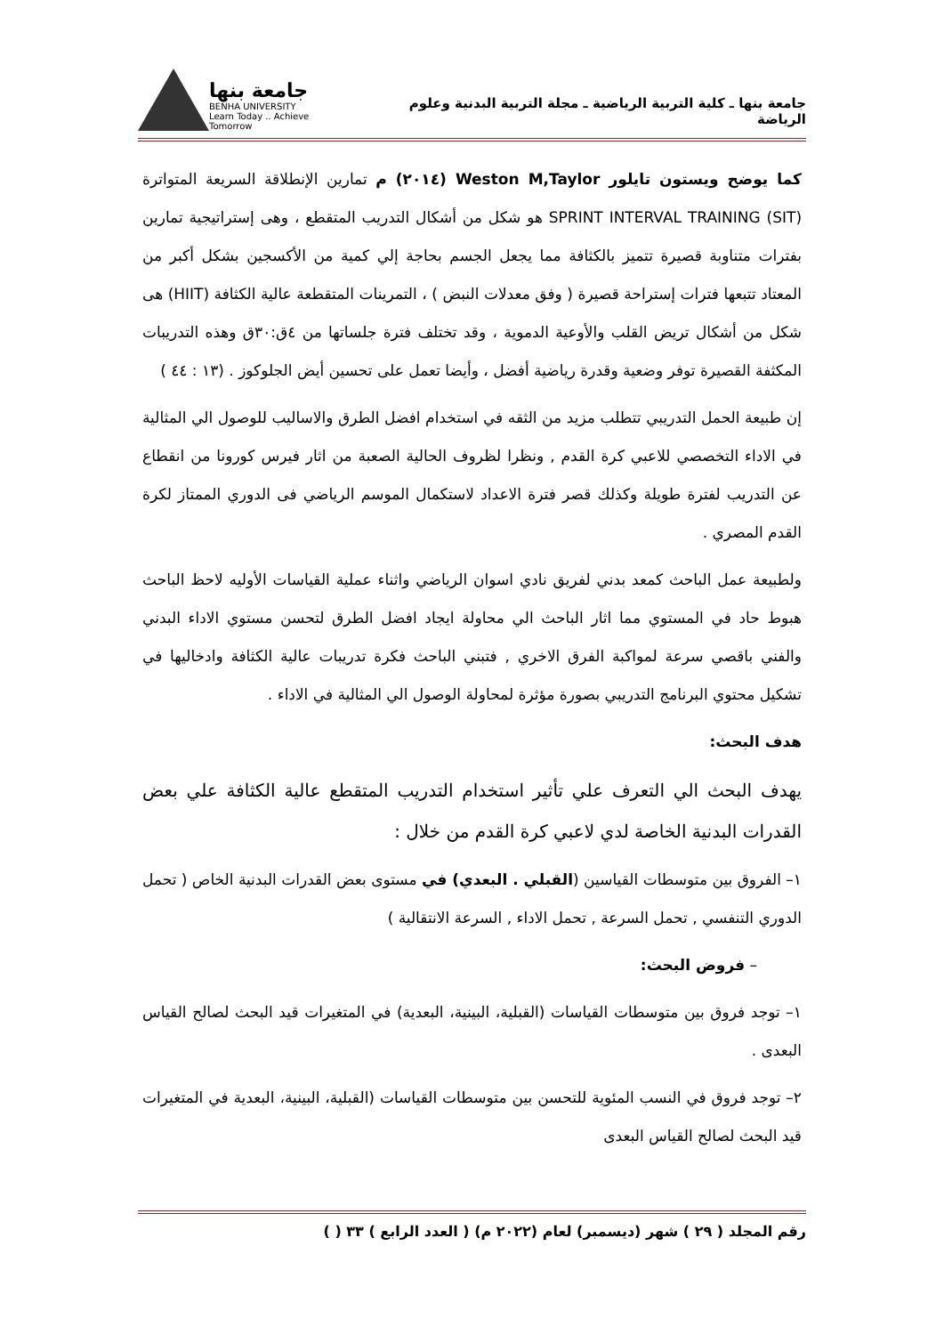جامعة بنها ـ كلية التربية الرياضية ـ مجلة التربية البدنية وعلوم الرياضة
جامعة بنها
BENHA UNIVERSITY
Learn Today .. Achieve Tomorrow
كما يوضح ويستون تايلور Weston M,Taylor (٢٠١٤) م تمارين الإنطلاقة السريعة المتواترة (SPRINT INTERVAL TRAINING (SIT هو شكل من أشكال التدريب المتقطع ، وهى إستراتيجية تمارين بفترات متناوبة قصيرة تتميز بالكثافة مما يجعل الجسم بحاجة إلي كمية من الأكسجين بشكل أكبر من المعتاد تتبعها فترات إستراحة قصيرة ( وفق معدلات النبض ) ، التمرينات المتقطعة عالية الكثافة (HIIT) هى شكل من أشكال تريض القلب والأوعية الدموية ، وقد تختلف فترة جلساتها من ٤ق:٣٠ق وهذه التدريبات المكثفة القصيرة توفر وضعية وقدرة رياضية أفضل ، وأيضا تعمل على تحسين أيض الجلوكوز . (١٣ : ٤٤ )
إن طبيعة الحمل التدريبي تتطلب مزيد من الثقه في استخدام افضل الطرق والاساليب للوصول الي المثالية في الاداء التخصصي للاعبي كرة القدم , ونظرا لظروف الحالية الصعبة من اثار فيرس كورونا من انقطاع عن التدريب لفترة طويلة وكذلك قصر فترة الاعداد لاستكمال الموسم الرياضي فى الدوري الممتاز لكرة القدم المصري .
ولطبيعة عمل الباحث كمعد بدني لفريق نادي اسوان الرياضي واثناء عملية القياسات الأوليه لاحظ الباحث هبوط حاد في المستوي مما اثار الباحث الي محاولة ايجاد افضل الطرق لتحسن مستوي الاداء البدني والفني باقصي سرعة لمواكبة الفرق الاخري , فتبني الباحث فكرة تدريبات عالية الكثافة وادخاليها في تشكيل محتوي البرنامج التدريبي بصورة مؤثرة لمحاولة الوصول الي المثالية في الاداء .
هدف البحث:
يهدف البحث الي التعرف علي تأثير استخدام التدريب المتقطع عالية الكثافة علي بعض القدرات البدنية الخاصة لدي لاعبي كرة القدم من خلال :
١– الفروق بين متوسطات القياسين (القبلي . البعدي) في مستوى بعض القدرات البدنية الخاص ( تحمل الدوري التنفسي , تحمل السرعة , تحمل الاداء , السرعة الانتقالية )
– فروض البحث:
١– توجد فروق بين متوسطات القياسات (القبلية، البينية، البعدية) في المتغيرات قيد البحث لصالح القياس البعدى .
٢– توجد فروق في النسب المئوية للتحسن بين متوسطات القياسات (القبلية، البينية، البعدية في المتغيرات قيد البحث لصالح القياس البعدى
رقم المجلد ( ٢٩ ) شهر (ديسمبر) لعام (٢٠٢٢ م) ( العدد الرابع ) ٣٣ ( )